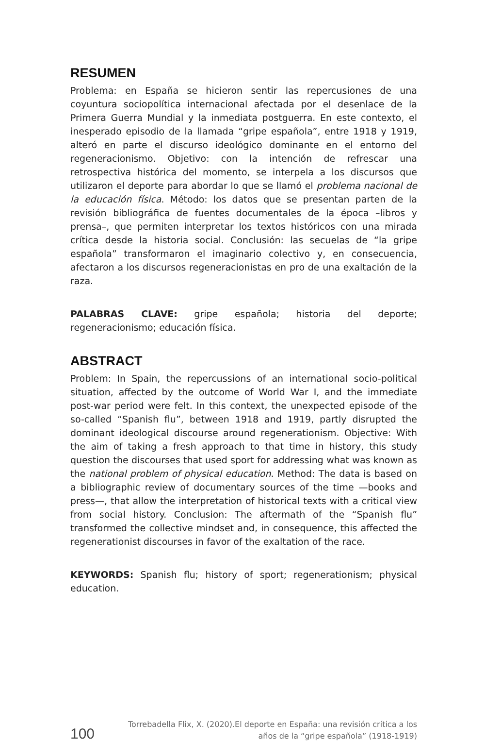RESUMEN
Problema: en España se hicieron sentir las repercusiones de una coyuntura sociopolítica internacional afectada por el desenlace de la Primera Guerra Mundial y la inmediata postguerra. En este contexto, el inesperado episodio de la llamada “gripe española”, entre 1918 y 1919, alteró en parte el discurso ideológico dominante en el entorno del regeneracionismo. Objetivo: con la intención de refrescar una retrospectiva histórica del momento, se interpela a los discursos que utilizaron el deporte para abordar lo que se llamó el problema nacional de la educación física. Método: los datos que se presentan parten de la revisión bibliográfica de fuentes documentales de la época –libros y prensa–, que permiten interpretar los textos históricos con una mirada crítica desde la historia social. Conclusión: las secuelas de “la gripe española” transformaron el imaginario colectivo y, en consecuencia, afectaron a los discursos regeneracionistas en pro de una exaltación de la raza.
PALABRAS CLAVE: gripe española; historia del deporte; regeneracionismo; educación física.
ABSTRACT
Problem: In Spain, the repercussions of an international socio-political situation, affected by the outcome of World War I, and the immediate post-war period were felt. In this context, the unexpected episode of the so-called “Spanish flu”, between 1918 and 1919, partly disrupted the dominant ideological discourse around regenerationism. Objective: With the aim of taking a fresh approach to that time in history, this study question the discourses that used sport for addressing what was known as the national problem of physical education. Method: The data is based on a bibliographic review of documentary sources of the time —books and press—, that allow the interpretation of historical texts with a critical view from social history. Conclusion: The aftermath of the “Spanish flu” transformed the collective mindset and, in consequence, this affected the regenerationist discourses in favor of the exaltation of the race.
KEYWORDS: Spanish flu; history of sport; regenerationism; physical education.
100
Torrebadella Flix, X. (2020).El deporte en España: una revisión crítica a los
años de la “gripe española” (1918-1919)